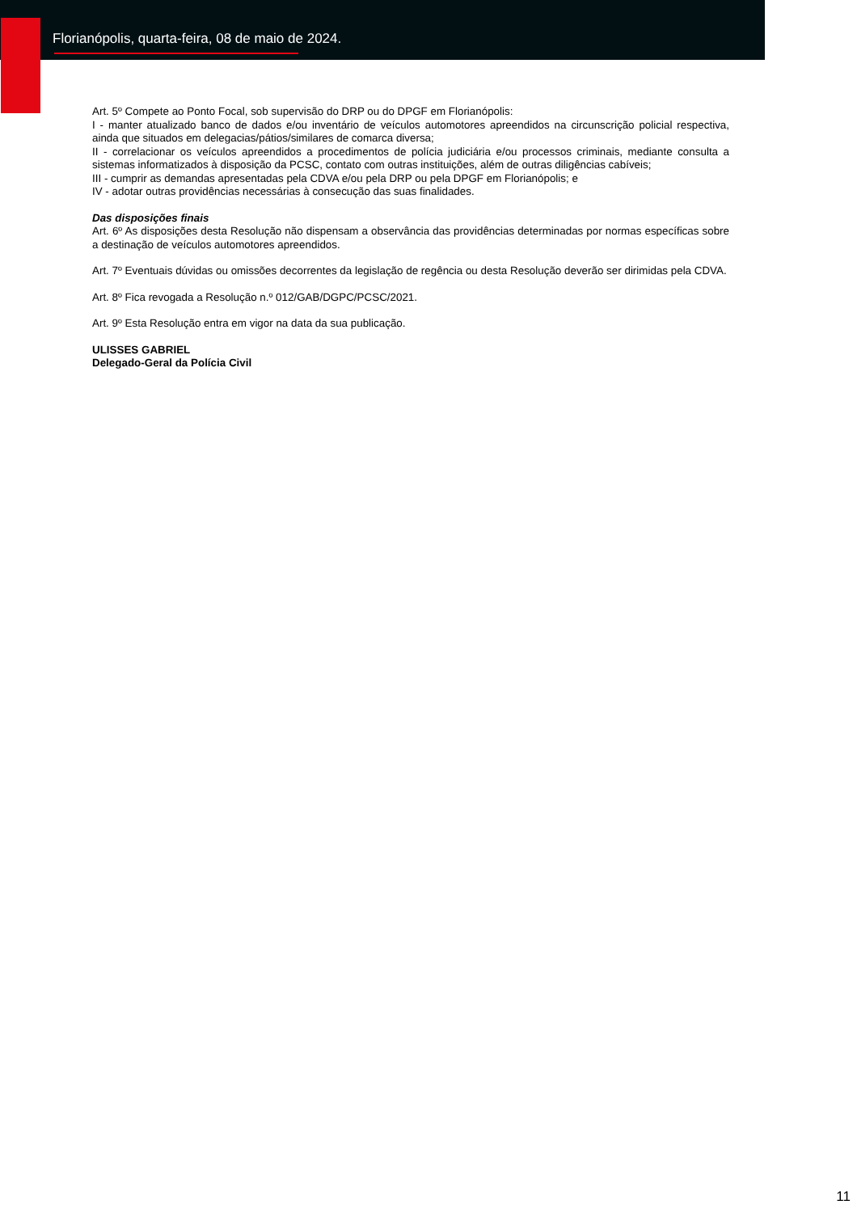Florianópolis, quarta-feira, 08 de maio de 2024.
Art. 5º Compete ao Ponto Focal, sob supervisão do DRP ou do DPGF em Florianópolis:
I - manter atualizado banco de dados e/ou inventário de veículos automotores apreendidos na circunscrição policial respectiva, ainda que situados em delegacias/pátios/similares de comarca diversa;
II - correlacionar os veículos apreendidos a procedimentos de polícia judiciária e/ou processos criminais, mediante consulta a sistemas informatizados à disposição da PCSC, contato com outras instituições, além de outras diligências cabíveis;
III - cumprir as demandas apresentadas pela CDVA e/ou pela DRP ou pela DPGF em Florianópolis; e
IV - adotar outras providências necessárias à consecução das suas finalidades.
Das disposições finais
Art. 6º As disposições desta Resolução não dispensam a observância das providências determinadas por normas específicas sobre a destinação de veículos automotores apreendidos.
Art. 7º Eventuais dúvidas ou omissões decorrentes da legislação de regência ou desta Resolução deverão ser dirimidas pela CDVA.
Art. 8º Fica revogada a Resolução n.º 012/GAB/DGPC/PCSC/2021.
Art. 9º Esta Resolução entra em vigor na data da sua publicação.
ULISSES GABRIEL
Delegado-Geral da Polícia Civil
11